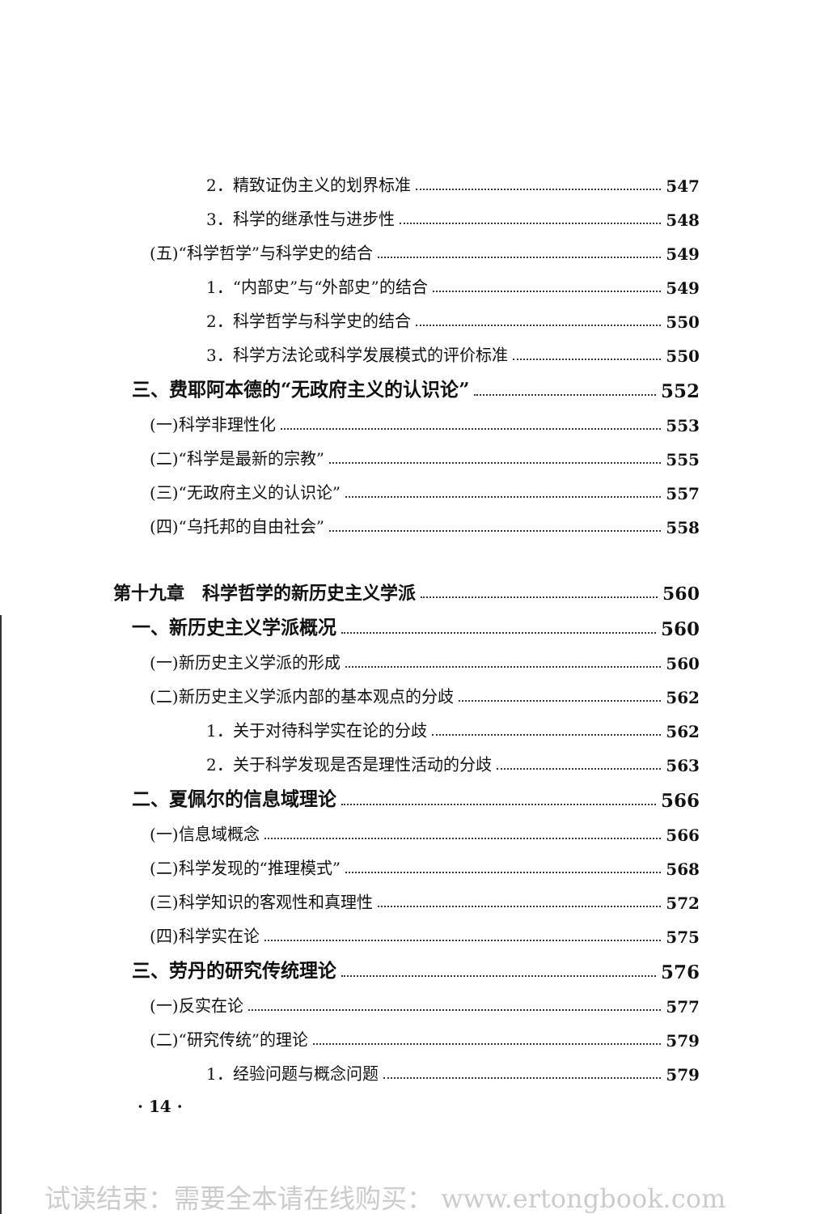2．精致证伪主义的划界标准 547
3．科学的继承性与进步性 548
(五)“科学哲学”与科学史的结合 549
1．“内部史”与“外部史”的结合 549
2．科学哲学与科学史的结合 550
3．科学方法论或科学发展模式的评价标准 550
三、费耶阿本德的“无政府主义的认识论” 552
(一)科学非理性化 553
(二)“科学是最新的宗教” 555
(三)“无政府主义的认识论” 557
(四)“乌托邦的自由社会” 558
第十九章　科学哲学的新历史主义学派 560
一、新历史主义学派概况 560
(一)新历史主义学派的形成 560
(二)新历史主义学派内部的基本观点的分歧 562
1．关于对待科学实在论的分歧 562
2．关于科学发现是否是理性活动的分歧 563
二、夏佩尔的信息域理论 566
(一)信息域概念 566
(二)科学发现的“推理模式” 568
(三)科学知识的客观性和真理性 572
(四)科学实在论 575
三、劳丹的研究传统理论 576
(一)反实在论 577
(二)“研究传统”的理论 579
1．经验问题与概念问题 579
· 14 ·
试读结束：需要全本请在线购买： www.ertongbook.com